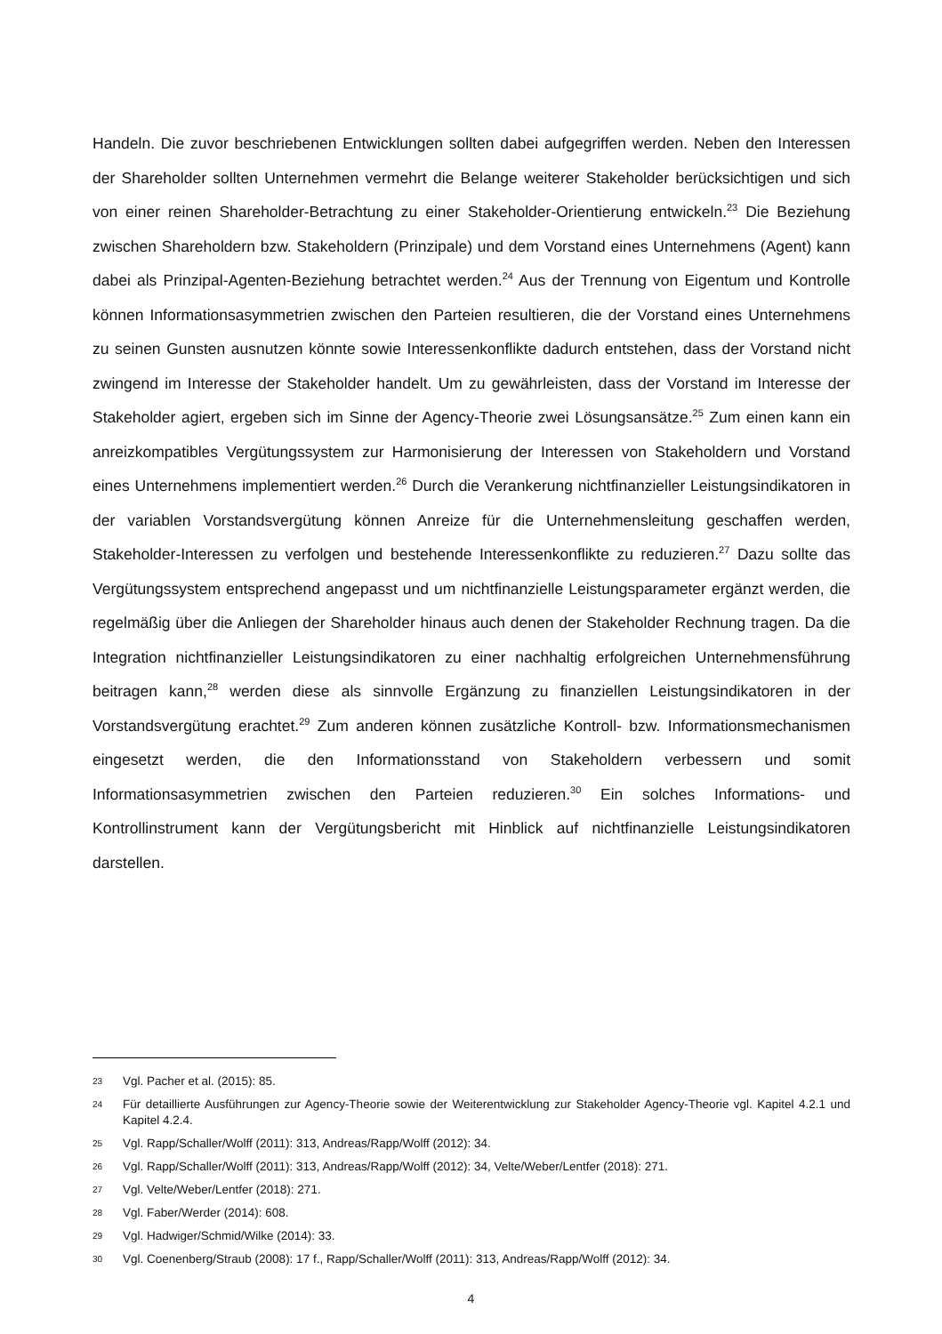Handeln. Die zuvor beschriebenen Entwicklungen sollten dabei aufgegriffen werden. Neben den Interessen der Shareholder sollten Unternehmen vermehrt die Belange weiterer Stakeholder berücksichtigen und sich von einer reinen Shareholder-Betrachtung zu einer Stakeholder-Orientierung entwickeln.<sup>23</sup> Die Beziehung zwischen Shareholdern bzw. Stakeholdern (Prinzipale) und dem Vorstand eines Unternehmens (Agent) kann dabei als Prinzipal-Agenten-Beziehung betrachtet werden.<sup>24</sup> Aus der Trennung von Eigentum und Kontrolle können Informationsasymmetrien zwischen den Parteien resultieren, die der Vorstand eines Unternehmens zu seinen Gunsten ausnutzen könnte sowie Interessenkonflikte dadurch entstehen, dass der Vorstand nicht zwingend im Interesse der Stakeholder handelt. Um zu gewährleisten, dass der Vorstand im Interesse der Stakeholder agiert, ergeben sich im Sinne der Agency-Theorie zwei Lösungsansätze.<sup>25</sup> Zum einen kann ein anreizkompatibles Vergütungssystem zur Harmonisierung der Interessen von Stakeholdern und Vorstand eines Unternehmens implementiert werden.<sup>26</sup> Durch die Verankerung nichtfinanzieller Leistungsindikatoren in der variablen Vorstandsvergütung können Anreize für die Unternehmensleitung geschaffen werden, Stakeholder-Interessen zu verfolgen und bestehende Interessenkonflikte zu reduzieren.<sup>27</sup> Dazu sollte das Vergütungssystem entsprechend angepasst und um nichtfinanzielle Leistungsparameter ergänzt werden, die regelmäßig über die Anliegen der Shareholder hinaus auch denen der Stakeholder Rechnung tragen. Da die Integration nichtfinanzieller Leistungsindikatoren zu einer nachhaltig erfolgreichen Unternehmensführung beitragen kann,<sup>28</sup> werden diese als sinnvolle Ergänzung zu finanziellen Leistungsindikatoren in der Vorstandsvergütung erachtet.<sup>29</sup> Zum anderen können zusätzliche Kontroll- bzw. Informationsmechanismen eingesetzt werden, die den Informationsstand von Stakeholdern verbessern und somit Informationsasymmetrien zwischen den Parteien reduzieren.<sup>30</sup> Ein solches Informations- und Kontrollinstrument kann der Vergütungsbericht mit Hinblick auf nichtfinanzielle Leistungsindikatoren darstellen.
23 Vgl. Pacher et al. (2015): 85.
24 Für detaillierte Ausführungen zur Agency-Theorie sowie der Weiterentwicklung zur Stakeholder Agency-Theorie vgl. Kapitel 4.2.1 und Kapitel 4.2.4.
25 Vgl. Rapp/Schaller/Wolff (2011): 313, Andreas/Rapp/Wolff (2012): 34.
26 Vgl. Rapp/Schaller/Wolff (2011): 313, Andreas/Rapp/Wolff (2012): 34, Velte/Weber/Lentfer (2018): 271.
27 Vgl. Velte/Weber/Lentfer (2018): 271.
28 Vgl. Faber/Werder (2014): 608.
29 Vgl. Hadwiger/Schmid/Wilke (2014): 33.
30 Vgl. Coenenberg/Straub (2008): 17 f., Rapp/Schaller/Wolff (2011): 313, Andreas/Rapp/Wolff (2012): 34.
4